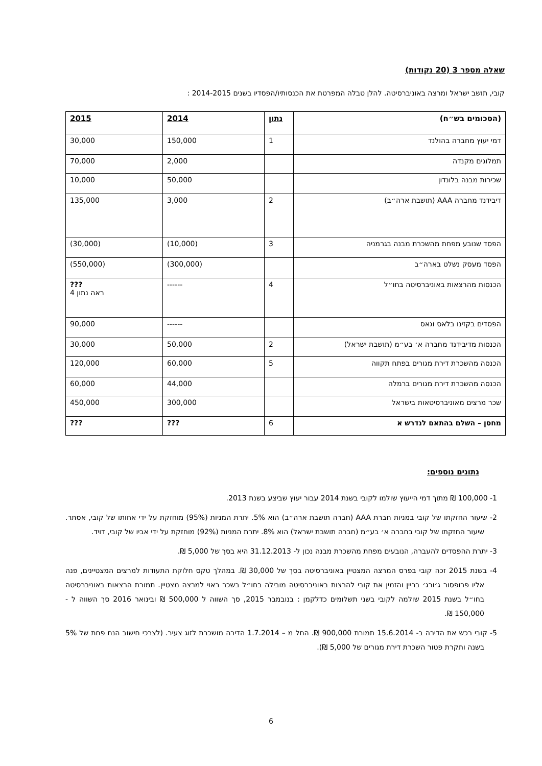שאלה מספר 3 (20 נקודות)
קובי, תושב ישראל ומרצה באוניברסיטה. להלן טבלה המפרטת את הכנסותיו/הפסדיו בשנים 2014-2015 :
| (הסכומים בש״ח) | נתון | 2014 | 2015 |
| --- | --- | --- | --- |
| דמי יעוץ מחברה בהולנד | 1 | 150,000 | 30,000 |
| תמלוגים מקנדה | | 2,000 | 70,000 |
| שכירות מבנה בלונדון | | 50,000 | 10,000 |
| דיבידנד מחברה AAA (תושבת ארה״ב) | 2 | 3,000 | 135,000 |
| הפסד שנובע מפחת מהשכרת מבנה בגרמניה | 3 | (10,000) | (30,000) |
| הפסד מעסק נשלט בארה״ב | | (300,000) | (550,000) |
| הכנסות מהרצאות באוניברסיטה בחו״ל | 4 | ------ | ??? ראה נתון 4 |
| הפסדים בקזינו בלאס וגאס | | ------ | 90,000 |
| הכנסות מדיבידנד מחברה א׳ בע״מ (תושבת ישראל) | 2 | 50,000 | 30,000 |
| הכנסה מהשכרת דירת מגורים בפתח תקווה | 5 | 60,000 | 120,000 |
| הכנסה מהשכרת דירת מגורים ברמלה | | 44,000 | 60,000 |
| שכר מרצים מאוניברסיטאות בישראל | | 300,000 | 450,000 |
| מחסן – השלם בהתאם לנדרש א | 6 | ??? | ??? |
נתונים נוספים:
1- 100,000 ₪ מתוך דמי הייעוץ שולמו לקובי בשנת 2014 עבור יעוץ שביצע בשנת 2013.
2- שיעור החזקתו של קובי במניות חברת AAA (חברה תושבת ארה״ב) הוא 5%. יתרת המניות (95%) מוחזקת על ידי אחותו של קובי, אסתר. שיעור החזקתו של קובי בחברה א׳ בע״מ (חברה תושבת ישראל) הוא 8%. יתרת המניות (92%) מוחזקת על ידי אביו של קובי, דויד.
3- יתרת ההפסדים להעברה, הנובעים מפחת מהשכרת מבנה נכון ל- 31.12.2013 היא בסך של 5,000 ₪.
4- בשנת 2015 זכה קובי בפרס המרצה המצטיין באוניברסיטה בסך של 30,000 ₪. במהלך טקס חלוקת התעודות למרצים המצטיינים, פנה אליו פרופסור ג׳ורג׳ בריין והזמין את קובי להרצות באוניברסיטה מובילה בחו״ל בשכר ראוי למרצה מצטיין. תמורת הרצאות באוניברסיטה בחו״ל בשנת 2015 שולמה לקובי בשני תשלומים כדלקמן : בנובמבר 2015, סך השווה ל 500,000 ₪ ובינואר 2016 סך השווה ל - 150,000 ₪.
5- קובי רכש את הדירה ב- 15.6.2014 תמורת 900,000 ₪. החל מ – 1.7.2014 הדירה מושכרת לזוג צעיר. (לצרכי חישוב הנח פחת של 5% בשנה ותקרת פטור השכרת דירת מגורים של 5,000 ₪).
6